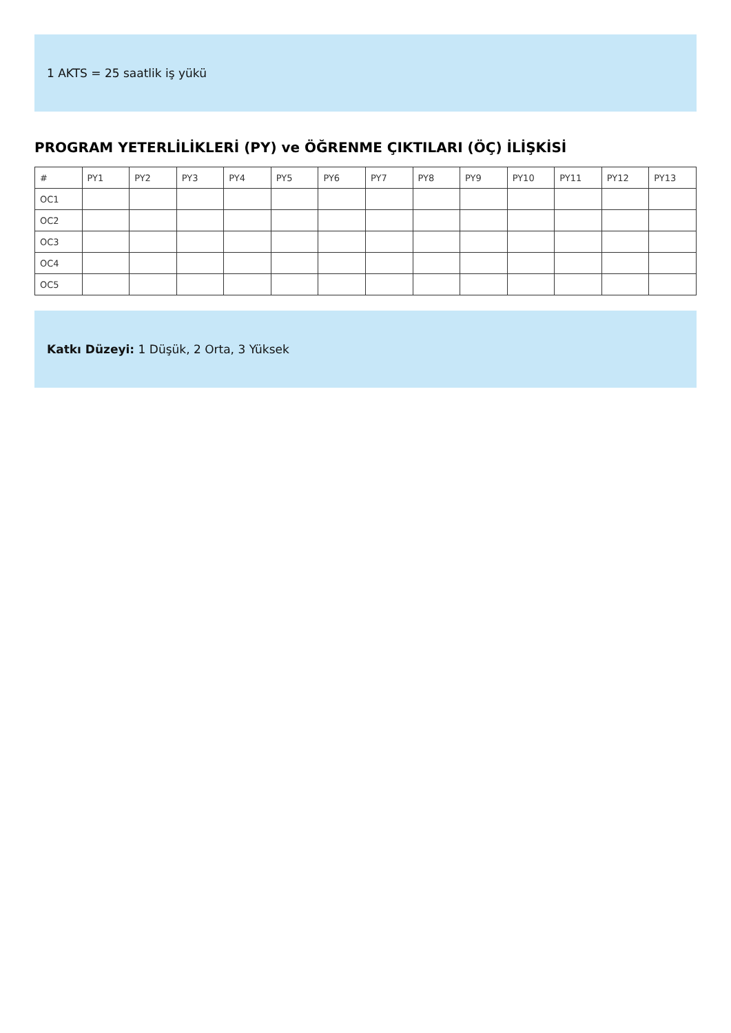1 AKTS = 25 saatlik iş yükü
PROGRAM YETERLİLİKLERİ (PY) ve ÖĞRENME ÇIKTILARI (ÖÇ) İLİŞKİSİ
| # | PY1 | PY2 | PY3 | PY4 | PY5 | PY6 | PY7 | PY8 | PY9 | PY10 | PY11 | PY12 | PY13 |
| --- | --- | --- | --- | --- | --- | --- | --- | --- | --- | --- | --- | --- | --- |
| OC1 | | | | | | | | | | | | | |
| OC2 | | | | | | | | | | | | | |
| OC3 | | | | | | | | | | | | | |
| OC4 | | | | | | | | | | | | | |
| OC5 | | | | | | | | | | | | | |
Katkı Düzeyi: 1 Düşük, 2 Orta, 3 Yüksek